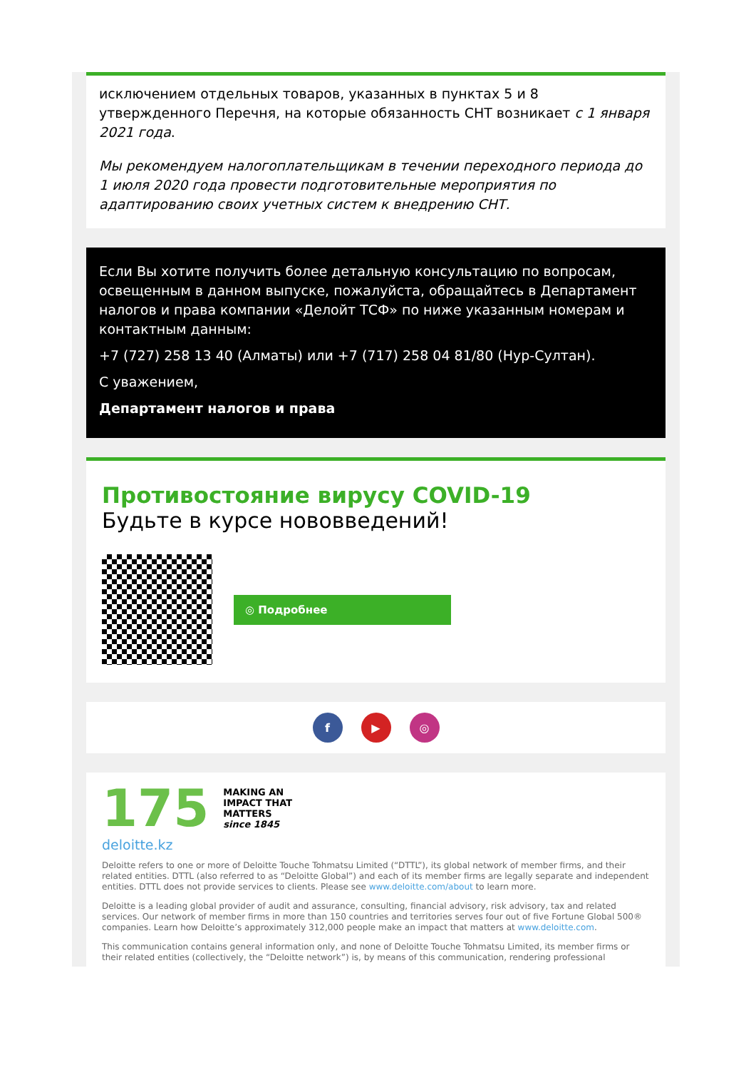исключением отдельных товаров, указанных в пунктах 5 и 8 утвержденного Перечня, на которые обязанность СНТ возникает с 1 января 2021 года.
Мы рекомендуем налогоплательщикам в течении переходного периода до 1 июля 2020 года провести подготовительные мероприятия по адаптированию своих учетных систем к внедрению СНТ.
Если Вы хотите получить более детальную консультацию по вопросам, освещенным в данном выпуске, пожалуйста, обращайтесь в Департамент налогов и права компании «Делойт ТСФ» по ниже указанным номерам и контактным данным:
+7 (727) 258 13 40 (Алматы) или +7 (717) 258 04 81/80 (Нур-Султан).
С уважением,
Департамент налогов и права
Противостояние вирусу COVID-19
Будьте в курсе нововведений!
◎ Подробнее
f ▶ ◎
175
MAKING AN
IMPACT THAT
MATTERS
since 1845
deloitte.kz
Deloitte refers to one or more of Deloitte Touche Tohmatsu Limited (“DTTL”), its global network of member firms, and their related entities. DTTL (also referred to as “Deloitte Global”) and each of its member firms are legally separate and independent entities. DTTL does not provide services to clients. Please see www.deloitte.com/about to learn more.
Deloitte is a leading global provider of audit and assurance, consulting, financial advisory, risk advisory, tax and related services. Our network of member firms in more than 150 countries and territories serves four out of five Fortune Global 500® companies. Learn how Deloitte’s approximately 312,000 people make an impact that matters at www.deloitte.com.
This communication contains general information only, and none of Deloitte Touche Tohmatsu Limited, its member firms or their related entities (collectively, the “Deloitte network”) is, by means of this communication, rendering professional